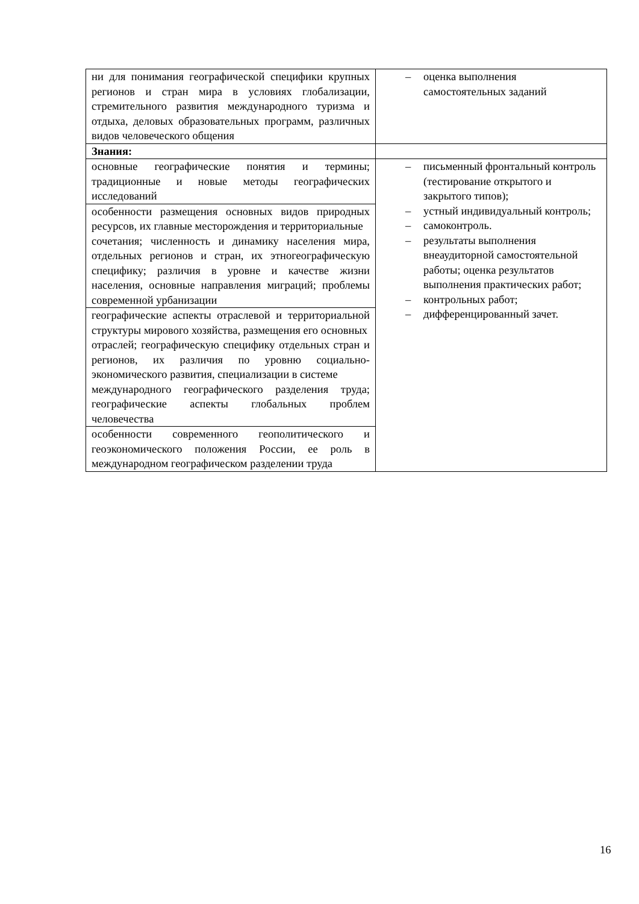| ни для понимания географической специфики крупных регионов и стран мира в условиях глобализации, стремительного развития международного туризма и отдыха, деловых образовательных программ, различных видов человеческого общения | – оценка выполнения самостоятельных заданий |
| Знания: | |
| основные географические понятия и термины; традиционные и новые методы географических исследований | – письменный фронтальный контроль (тестирование открытого и закрытого типов); – устный индивидуальный контроль; – самоконтроль. – результаты выполнения внеаудиторной самостоятельной работы; оценка результатов выполнения практических работ; – контрольных работ; – дифференцированный зачет. |
| особенности размещения основных видов природных ресурсов, их главные месторождения и территориальные сочетания; численность и динамику населения мира, отдельных регионов и стран, их этногеографическую специфику; различия в уровне и качестве жизни населения, основные направления миграций; проблемы современной урбанизации | |
| географические аспекты отраслевой и территориальной структуры мирового хозяйства, размещения его основных отраслей; географическую специфику отдельных стран и регионов, их различия по уровню социально-экономического развития, специализации в системе международного географического разделения труда; географические аспекты глобальных проблем человечества | |
| особенности современного геополитического и геоэкономического положения России, ее роль в международном географическом разделении труда | |
16